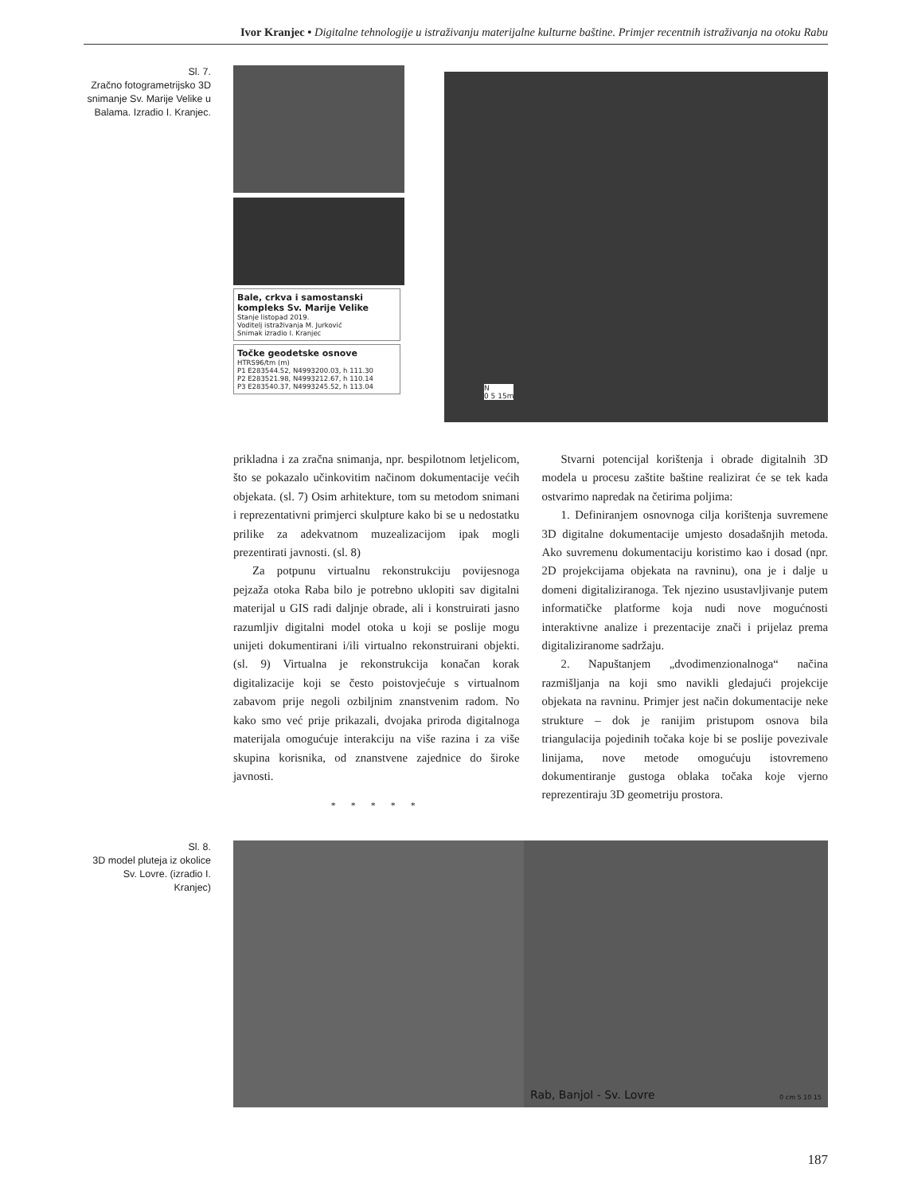Ivor Kranjec • Digitalne tehnologije u istraživanju materijalne kulturne baštine. Primjer recentnih istraživanja na otoku Rabu
Sl. 7.
Zračno fotogrametrijsko 3D snimanje Sv. Marije Velike u Balama. Izradio I. Kranjec.
Bale, crkva i samostanski kompleks Sv. Marije Velike
Stanje listopad 2019.
Voditelj istraživanja M. Jurković
Snimak izradio I. Kranjec
Točke geodetske osnove
HTRS96/tm (m)
P1 E283544.52, N4993200.03, h 111.30
P2 E283521.98, N4993212.67, h 110.14
P3 E283540.37, N4993245.52, h 113.04
N
0 5 15m
prikladna i za zračna snimanja, npr. bespilotnom letjelicom, što se pokazalo učinkovitim načinom dokumentacije većih objekata. (sl. 7) Osim arhitekture, tom su metodom snimani i reprezentativni primjerci skulpture kako bi se u nedostatku prilike za adekvatnom muzealizacijom ipak mogli prezentirati javnosti. (sl. 8)
Za potpunu virtualnu rekonstrukciju povijesnoga pejzaža otoka Raba bilo je potrebno uklopiti sav digitalni materijal u GIS radi daljnje obrade, ali i konstruirati jasno razumljiv digitalni model otoka u koji se poslije mogu unijeti dokumentirani i/ili virtualno rekonstruirani objekti. (sl. 9) Virtualna je rekonstrukcija konačan korak digitalizacije koji se često poistovjećuje s virtualnom zabavom prije negoli ozbiljnim znanstvenim radom. No kako smo već prije prikazali, dvojaka priroda digitalnoga materijala omogućuje interakciju na više razina i za više skupina korisnika, od znanstvene zajednice do široke javnosti.
* * * * *
Stvarni potencijal korištenja i obrade digitalnih 3D modela u procesu zaštite baštine realizirat će se tek kada ostvarimo napredak na četirima poljima:
1. Definiranjem osnovnoga cilja korištenja suvremene 3D digitalne dokumentacije umjesto dosadašnjih metoda. Ako suvremenu dokumentaciju koristimo kao i dosad (npr. 2D projekcijama objekata na ravninu), ona je i dalje u domeni digitaliziranoga. Tek njezino usustavljivanje putem informatičke platforme koja nudi nove mogućnosti interaktivne analize i prezentacije znači i prijelaz prema digitaliziranome sadržaju.
2. Napuštanjem „dvodimenzionalnoga“ načina razmišljanja na koji smo navikli gledajući projekcije objekata na ravninu. Primjer jest način dokumentacije neke strukture – dok je ranijim pristupom osnova bila triangulacija pojedinih točaka koje bi se poslije povezivale linijama, nove metode omogućuju istovremeno dokumentiranje gustoga oblaka točaka koje vjerno reprezentiraju 3D geometriju prostora.
Sl. 8.
3D model pluteja iz okolice Sv. Lovre. (izradio I. Kranjec)
Rab, Banjol - Sv. Lovre 0 cm 5 10 15
187